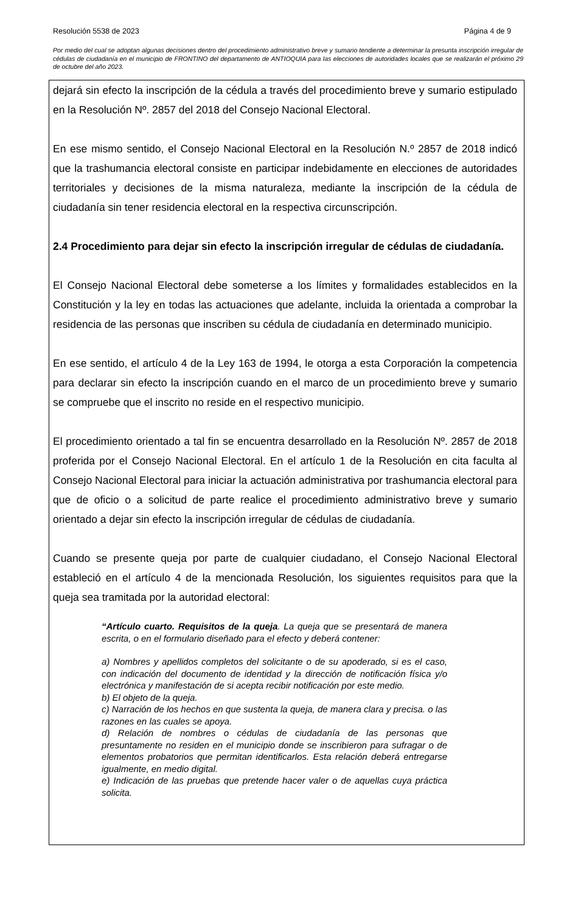Resolución 5538 de 2023 Página 4 de 9
Por medio del cual se adoptan algunas decisiones dentro del procedimiento administrativo breve y sumario tendiente a determinar la presunta inscripción irregular de cédulas de ciudadanía en el municipio de FRONTINO del departamento de ANTIOQUIA para las elecciones de autoridades locales que se realizarán el próximo 29 de octubre del año 2023.
dejará sin efecto la inscripción de la cédula a través del procedimiento breve y sumario estipulado en la Resolución Nº. 2857 del 2018 del Consejo Nacional Electoral.
En ese mismo sentido, el Consejo Nacional Electoral en la Resolución N.º 2857 de 2018 indicó que la trashumancia electoral consiste en participar indebidamente en elecciones de autoridades territoriales y decisiones de la misma naturaleza, mediante la inscripción de la cédula de ciudadanía sin tener residencia electoral en la respectiva circunscripción.
2.4 Procedimiento para dejar sin efecto la inscripción irregular de cédulas de ciudadanía.
El Consejo Nacional Electoral debe someterse a los límites y formalidades establecidos en la Constitución y la ley en todas las actuaciones que adelante, incluida la orientada a comprobar la residencia de las personas que inscriben su cédula de ciudadanía en determinado municipio.
En ese sentido, el artículo 4 de la Ley 163 de 1994, le otorga a esta Corporación la competencia para declarar sin efecto la inscripción cuando en el marco de un procedimiento breve y sumario se compruebe que el inscrito no reside en el respectivo municipio.
El procedimiento orientado a tal fin se encuentra desarrollado en la Resolución Nº. 2857 de 2018 proferida por el Consejo Nacional Electoral. En el artículo 1 de la Resolución en cita faculta al Consejo Nacional Electoral para iniciar la actuación administrativa por trashumancia electoral para que de oficio o a solicitud de parte realice el procedimiento administrativo breve y sumario orientado a dejar sin efecto la inscripción irregular de cédulas de ciudadanía.
Cuando se presente queja por parte de cualquier ciudadano, el Consejo Nacional Electoral estableció en el artículo 4 de la mencionada Resolución, los siguientes requisitos para que la queja sea tramitada por la autoridad electoral:
“Artículo cuarto. Requisitos de la queja. La queja que se presentará de manera escrita, o en el formulario diseñado para el efecto y deberá contener:
a) Nombres y apellidos completos del solicitante o de su apoderado, si es el caso, con indicación del documento de identidad y la dirección de notificación física y/o electrónica y manifestación de si acepta recibir notificación por este medio.
b) El objeto de la queja.
c) Narración de los hechos en que sustenta la queja, de manera clara y precisa. o las razones en las cuales se apoya.
d) Relación de nombres o cédulas de ciudadanía de las personas que presuntamente no residen en el municipio donde se inscribieron para sufragar o de elementos probatorios que permitan identificarlos. Esta relación deberá entregarse igualmente, en medio digital.
e) Indicación de las pruebas que pretende hacer valer o de aquellas cuya práctica solicita.